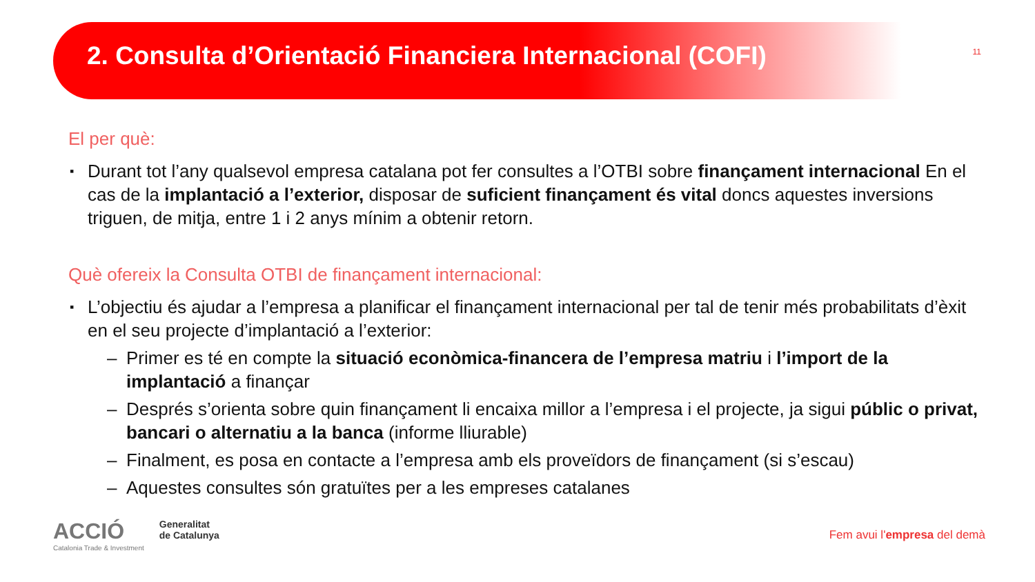2. Consulta d’Orientació Financiera Internacional (COFI)
11
El per què:
▪ Durant tot l’any qualsevol empresa catalana pot fer consultes a l’OTBI sobre finançament internacional En el cas de la implantació a l’exterior, disposar de suficient finançament és vital doncs aquestes inversions triguen, de mitja, entre 1 i 2 anys mínim a obtenir retorn.
Què ofereix la Consulta OTBI de finançament internacional:
▪ L’objectiu és ajudar a l’empresa a planificar el finançament internacional per tal de tenir més probabilitats d’èxit en el seu projecte d’implantació a l’exterior:
– Primer es té en compte la situació econòmica-financera de l’empresa matriu i l’import de la implantació a finançar
– Després s’orienta sobre quin finançament li encaixa millor a l’empresa i el projecte, ja sigui públic o privat, bancari o alternatiu a la banca (informe lliurable)
– Finalment, es posa en contacte a l’empresa amb els proveïdors de finançament (si s’escau)
– Aquestes consultes són gratuïtes per a les empreses catalanes
ACCIÓ
Catalonia Trade & Investment
Generalitat
de Catalunya
Fem avui l'empresa del demà